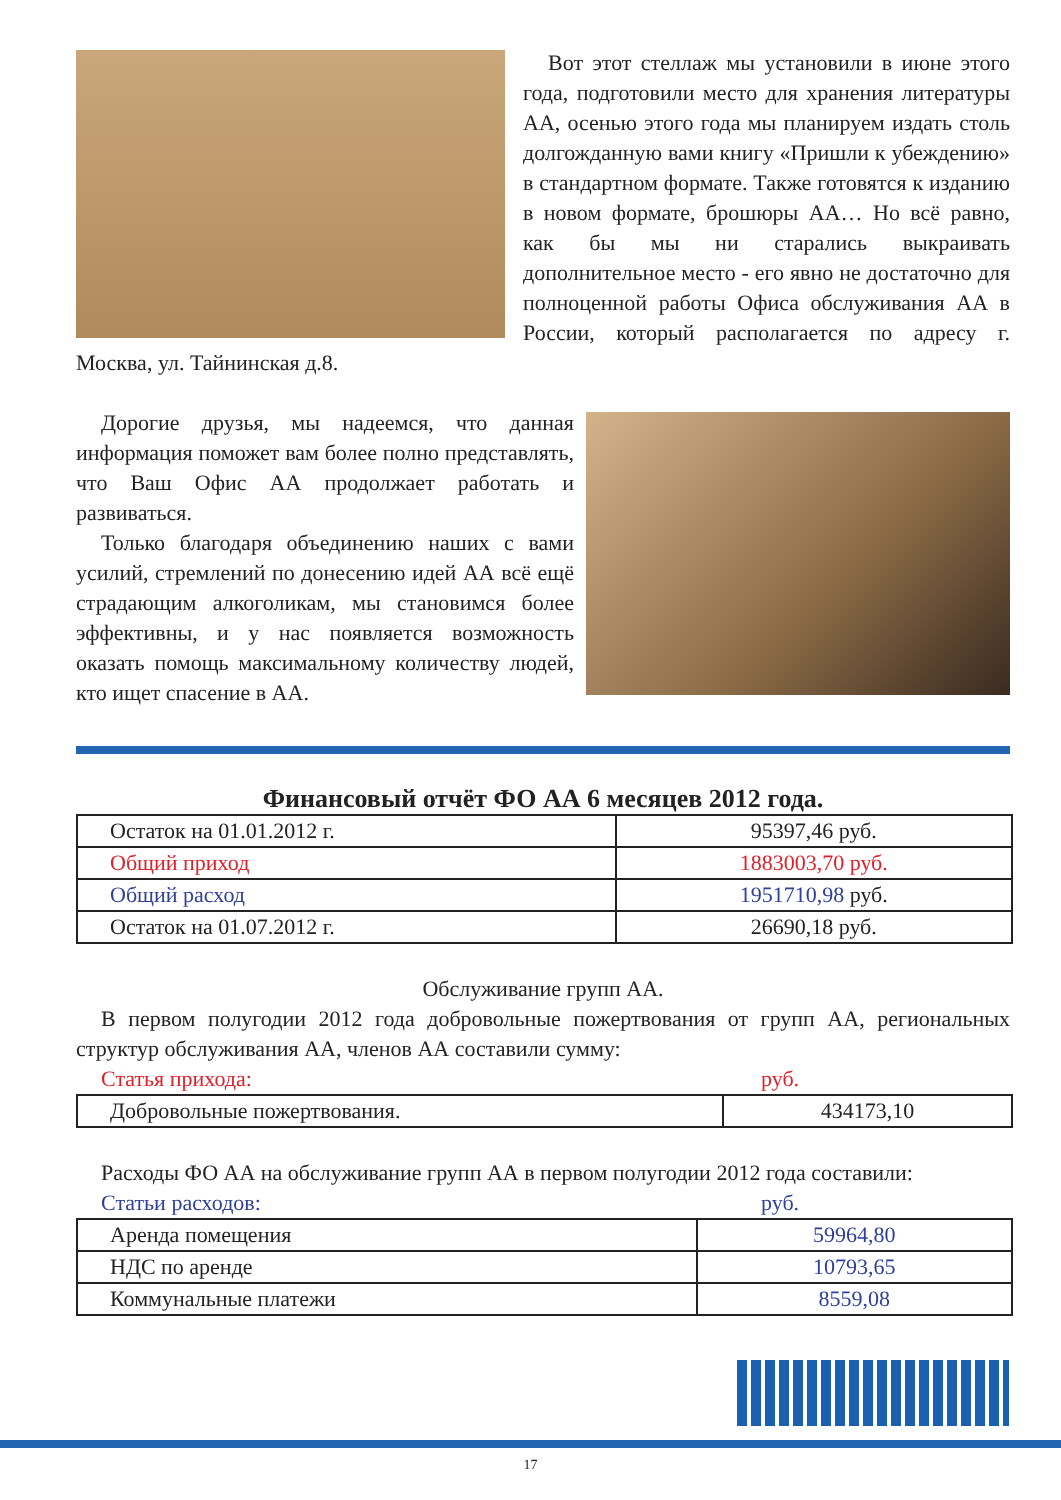Вот этот стеллаж мы установили в июне этого года, подготовили место для хранения литературы АА, осенью этого года мы планируем издать столь долгожданную вами книгу «Пришли к убеждению» в стандартном формате. Также готовятся к изданию в новом формате, брошюры АА… Но всё равно, как бы мы ни старались выкраивать дополнительное место - его явно не достаточно для полноценной работы Офиса обслуживания АА в России, который располагается по адресу г. Москва, ул. Тайнинская д.8.
Дорогие друзья, мы надеемся, что данная информация поможет вам более полно представлять, что Ваш Офис АА продолжает работать и развиваться.
Только благодаря объединению наших с вами усилий, стремлений по донесению идей АА всё ещё страдающим алкоголикам, мы становимся более эффективны, и у нас появляется возможность оказать помощь максимальному количеству людей, кто ищет спасение в АА.
Финансовый отчёт ФО АА 6 месяцев 2012 года.
| Остаток на 01.01.2012 г. | 95397,46 руб. |
| Общий приход | 1883003,70 руб. |
| Общий расход | 1951710,98 руб. |
| Остаток на 01.07.2012 г. | 26690,18 руб. |
Обслуживание групп АА.
В первом полугодии 2012 года добровольные пожертвования от групп АА, региональных структур обслуживания АА, членов АА составили сумму:
Статья прихода: руб.
| Добровольные пожертвования. | 434173,10 |
Расходы ФО АА на обслуживание групп АА в первом полугодии 2012 года составили:
Статьи расходов: руб.
| Аренда помещения | 59964,80 |
| НДС по аренде | 10793,65 |
| Коммунальные платежи | 8559,08 |
17